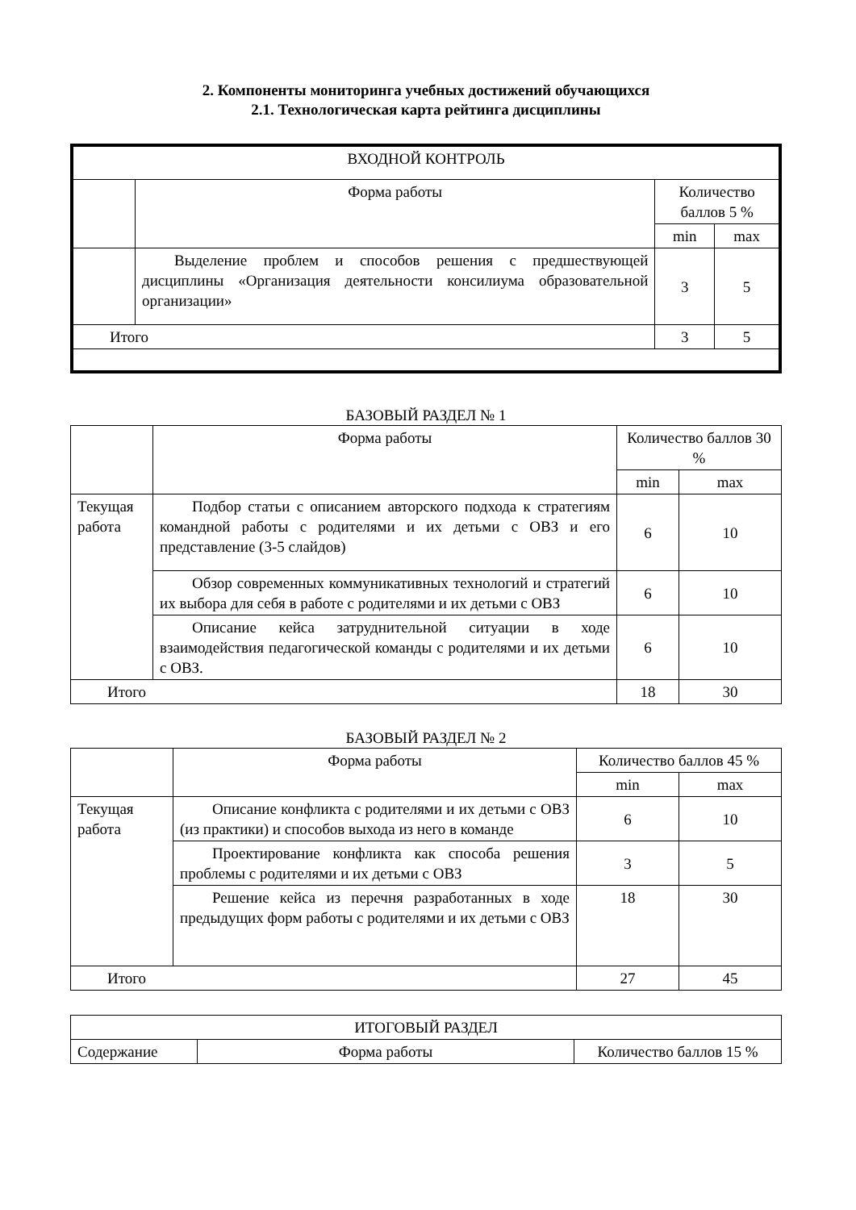2. Компоненты мониторинга учебных достижений обучающихся
2.1. Технологическая карта рейтинга дисциплины
| ВХОДНОЙ КОНТРОЛЬ | | | |
| --- | --- | --- | --- |
| | Форма работы | Количество баллов 5 % | |
| | | min | max |
| | Выделение проблем и способов решения с предшествующей дисциплины «Организация деятельности консилиума образовательной организации» | 3 | 5 |
| Итого | | 3 | 5 |
БАЗОВЫЙ РАЗДЕЛ № 1
| | Форма работы | Количество баллов 30 % | |
| | | min | max |
| Текущая работа | Подбор статьи с описанием авторского подхода к стратегиям командной работы с родителями и их детьми с ОВЗ и его представление (3-5 слайдов) | 6 | 10 |
| | Обзор современных коммуникативных технологий и стратегий их выбора для себя в работе с родителями и их детьми с ОВЗ | 6 | 10 |
| | Описание кейса затруднительной ситуации в ходе взаимодействия педагогической команды с родителями и их детьми с ОВЗ. | 6 | 10 |
| Итого | | 18 | 30 |
БАЗОВЫЙ РАЗДЕЛ № 2
| | Форма работы | Количество баллов 45 % | |
| | | min | max |
| Текущая работа | Описание конфликта с родителями и их детьми с ОВЗ (из практики) и способов выхода из него в команде | 6 | 10 |
| | Проектирование конфликта как способа решения проблемы с родителями и их детьми с ОВЗ | 3 | 5 |
| | Решение кейса из перечня разработанных в ходе предыдущих форм работы с родителями и их детьми с ОВЗ | 18 | 30 |
| Итого | | 27 | 45 |
| ИТОГОВЫЙ РАЗДЕЛ | | |
| --- | --- | --- |
| Содержание | Форма работы | Количество баллов 15 % |